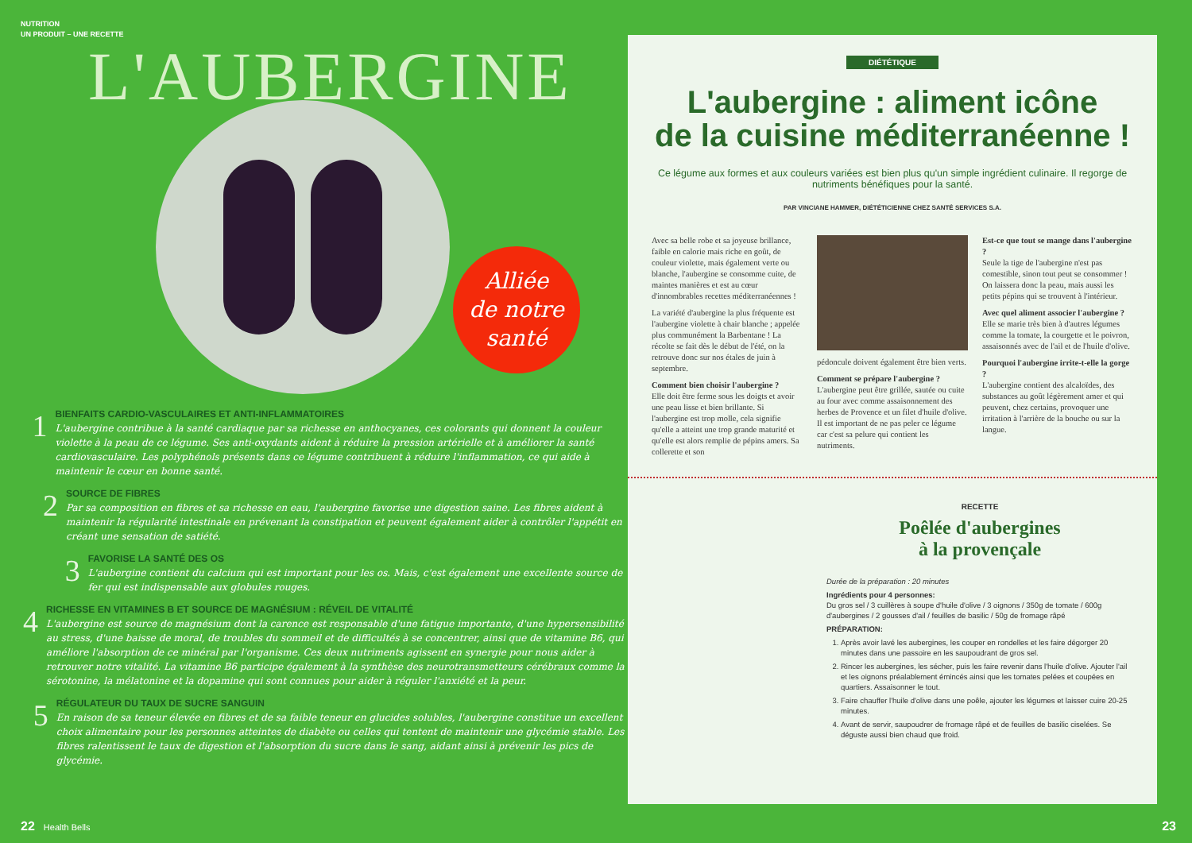NUTRITION
UN PRODUIT – UNE RECETTE
L'AUBERGINE
Alliée
de notre
santé
1
BIENFAITS CARDIO-VASCULAIRES ET ANTI-INFLAMMATOIRES
L'aubergine contribue à la santé cardiaque par sa richesse en anthocyanes, ces colorants qui donnent la couleur violette à la peau de ce légume. Ses anti-oxydants aident à réduire la pression artérielle et à améliorer la santé cardiovasculaire. Les polyphénols présents dans ce légume contribuent à réduire l'inflammation, ce qui aide à maintenir le cœur en bonne santé.
2
SOURCE DE FIBRES
Par sa composition en fibres et sa richesse en eau, l'aubergine favorise une digestion saine. Les fibres aident à maintenir la régularité intestinale en prévenant la constipation et peuvent également aider à contrôler l'appétit en créant une sensation de satiété.
3
FAVORISE LA SANTÉ DES OS
L'aubergine contient du calcium qui est important pour les os. Mais, c'est également une excellente source de fer qui est indispensable aux globules rouges.
4
RICHESSE EN VITAMINES B ET SOURCE DE MAGNÉSIUM : RÉVEIL DE VITALITÉ
L'aubergine est source de magnésium dont la carence est responsable d'une fatigue importante, d'une hypersensibilité au stress, d'une baisse de moral, de troubles du sommeil et de difficultés à se concentrer, ainsi que de vitamine B6, qui améliore l'absorption de ce minéral par l'organisme. Ces deux nutriments agissent en synergie pour nous aider à retrouver notre vitalité. La vitamine B6 participe également à la synthèse des neurotransmetteurs cérébraux comme la sérotonine, la mélatonine et la dopamine qui sont connues pour aider à réguler l'anxiété et la peur.
5
RÉGULATEUR DU TAUX DE SUCRE SANGUIN
En raison de sa teneur élevée en fibres et de sa faible teneur en glucides solubles, l'aubergine constitue un excellent choix alimentaire pour les personnes atteintes de diabète ou celles qui tentent de maintenir une glycémie stable. Les fibres ralentissent le taux de digestion et l'absorption du sucre dans le sang, aidant ainsi à prévenir les pics de glycémie.
22 Health Bells
DIÉTÉTIQUE
L'aubergine : aliment icône
de la cuisine méditerranéenne !
Ce légume aux formes et aux couleurs variées est bien plus qu'un simple ingrédient culinaire. Il regorge de nutriments bénéfiques pour la santé.
PAR VINCIANE HAMMER, DIÉTÉTICIENNE CHEZ SANTÉ SERVICES S.A.
Avec sa belle robe et sa joyeuse brillance, faible en calorie mais riche en goût, de couleur violette, mais également verte ou blanche, l'aubergine se consomme cuite, de maintes manières et est au cœur d'innombrables recettes méditerranéennes !
La variété d'aubergine la plus fréquente est l'aubergine violette à chair blanche ; appelée plus communément la Barbentane ! La récolte se fait dès le début de l'été, on la retrouve donc sur nos étales de juin à septembre.
Comment bien choisir l'aubergine ?
Elle doit être ferme sous les doigts et avoir une peau lisse et bien brillante. Si l'aubergine est trop molle, cela signifie qu'elle a atteint une trop grande maturité et qu'elle est alors remplie de pépins amers. Sa collerette et son
pédoncule doivent également être bien verts.
Comment se prépare l'aubergine ?
L'aubergine peut être grillée, sautée ou cuite au four avec comme assaisonnement des herbes de Provence et un filet d'huile d'olive. Il est important de ne pas peler ce légume car c'est sa pelure qui contient les nutriments.
Est-ce que tout se mange dans l'aubergine ?
Seule la tige de l'aubergine n'est pas comestible, sinon tout peut se consommer ! On laissera donc la peau, mais aussi les petits pépins qui se trouvent à l'intérieur.
Avec quel aliment associer l'aubergine ?
Elle se marie très bien à d'autres légumes comme la tomate, la courgette et le poivron, assaisonnés avec de l'ail et de l'huile d'olive.
Pourquoi l'aubergine irrite-t-elle la gorge ?
L'aubergine contient des alcaloïdes, des substances au goût légèrement amer et qui peuvent, chez certains, provoquer une irritation à l'arrière de la bouche ou sur la langue.
RECETTE
Poêlée d'aubergines
à la provençale
Durée de la préparation : 20 minutes
Ingrédients pour 4 personnes:
Du gros sel / 3 cuillères à soupe d'huile d'olive / 3 oignons / 350g de tomate / 600g d'aubergines / 2 gousses d'ail / feuilles de basilic / 50g de fromage râpé
PRÉPARATION:
1. Après avoir lavé les aubergines, les couper en rondelles et les faire dégorger 20 minutes dans une passoire en les saupoudrant de gros sel.
2. Rincer les aubergines, les sécher, puis les faire revenir dans l'huile d'olive. Ajouter l'ail et les oignons préalablement émincés ainsi que les tomates pelées et coupées en quartiers. Assaisonner le tout.
3. Faire chauffer l'huile d'olive dans une poêle, ajouter les légumes et laisser cuire 20-25 minutes.
4. Avant de servir, saupoudrer de fromage râpé et de feuilles de basilic ciselées. Se déguste aussi bien chaud que froid.
23